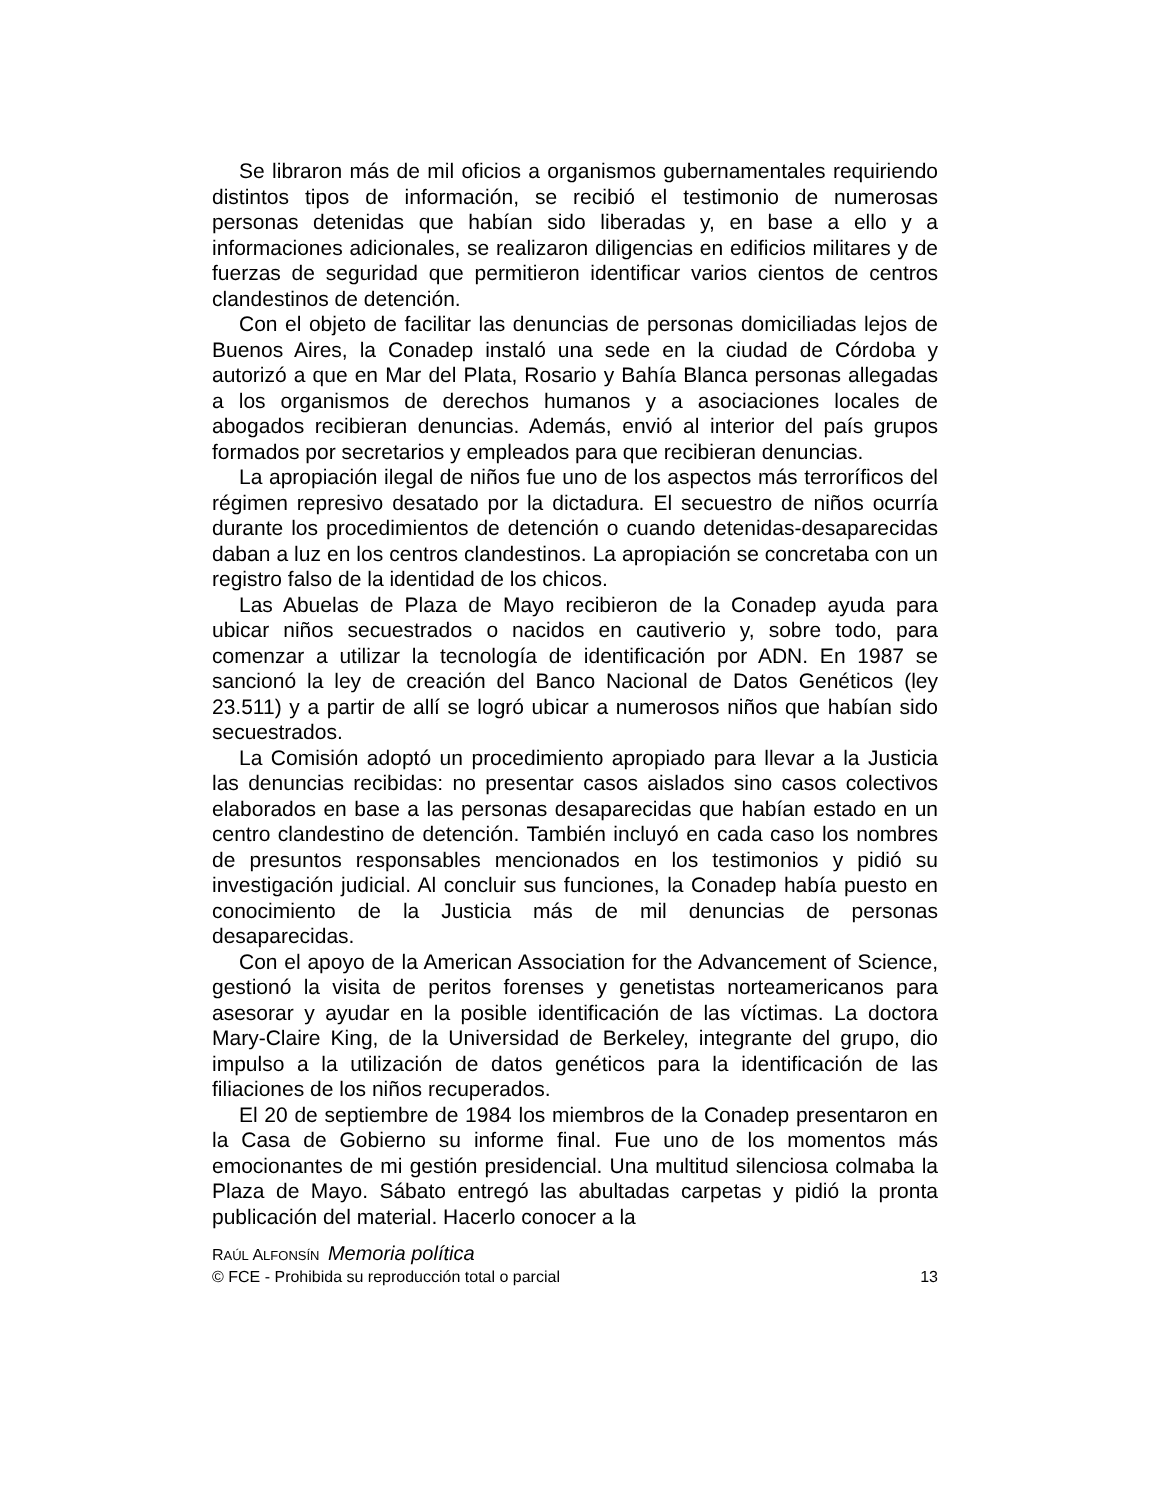Se libraron más de mil oficios a organismos gubernamentales requiriendo distintos tipos de información, se recibió el testimonio de numerosas personas detenidas que habían sido liberadas y, en base a ello y a informaciones adicionales, se realizaron diligencias en edificios militares y de fuerzas de seguridad que permitieron identificar varios cientos de centros clandestinos de detención.
Con el objeto de facilitar las denuncias de personas domiciliadas lejos de Buenos Aires, la Conadep instaló una sede en la ciudad de Córdoba y autorizó a que en Mar del Plata, Rosario y Bahía Blanca personas allegadas a los organismos de derechos humanos y a asociaciones locales de abogados recibieran denuncias. Además, envió al interior del país grupos formados por secretarios y empleados para que recibieran denuncias.
La apropiación ilegal de niños fue uno de los aspectos más terroríficos del régimen represivo desatado por la dictadura. El secuestro de niños ocurría durante los procedimientos de detención o cuando detenidas-desaparecidas daban a luz en los centros clandestinos. La apropiación se concretaba con un registro falso de la identidad de los chicos.
Las Abuelas de Plaza de Mayo recibieron de la Conadep ayuda para ubicar niños secuestrados o nacidos en cautiverio y, sobre todo, para comenzar a utilizar la tecnología de identificación por ADN. En 1987 se sancionó la ley de creación del Banco Nacional de Datos Genéticos (ley 23.511) y a partir de allí se logró ubicar a numerosos niños que habían sido secuestrados.
La Comisión adoptó un procedimiento apropiado para llevar a la Justicia las denuncias recibidas: no presentar casos aislados sino casos colectivos elaborados en base a las personas desaparecidas que habían estado en un centro clandestino de detención. También incluyó en cada caso los nombres de presuntos responsables mencionados en los testimonios y pidió su investigación judicial. Al concluir sus funciones, la Conadep había puesto en conocimiento de la Justicia más de mil denuncias de personas desaparecidas.
Con el apoyo de la American Association for the Advancement of Science, gestionó la visita de peritos forenses y genetistas norteamericanos para asesorar y ayudar en la posible identificación de las víctimas. La doctora Mary-Claire King, de la Universidad de Berkeley, integrante del grupo, dio impulso a la utilización de datos genéticos para la identificación de las filiaciones de los niños recuperados.
El 20 de septiembre de 1984 los miembros de la Conadep presentaron en la Casa de Gobierno su informe final. Fue uno de los momentos más emocionantes de mi gestión presidencial. Una multitud silenciosa colmaba la Plaza de Mayo. Sábato entregó las abultadas carpetas y pidió la pronta publicación del material. Hacerlo conocer a la
RAÚL ALFONSÍN Memoria política
© FCE - Prohibida su reproducción total o parcial 13